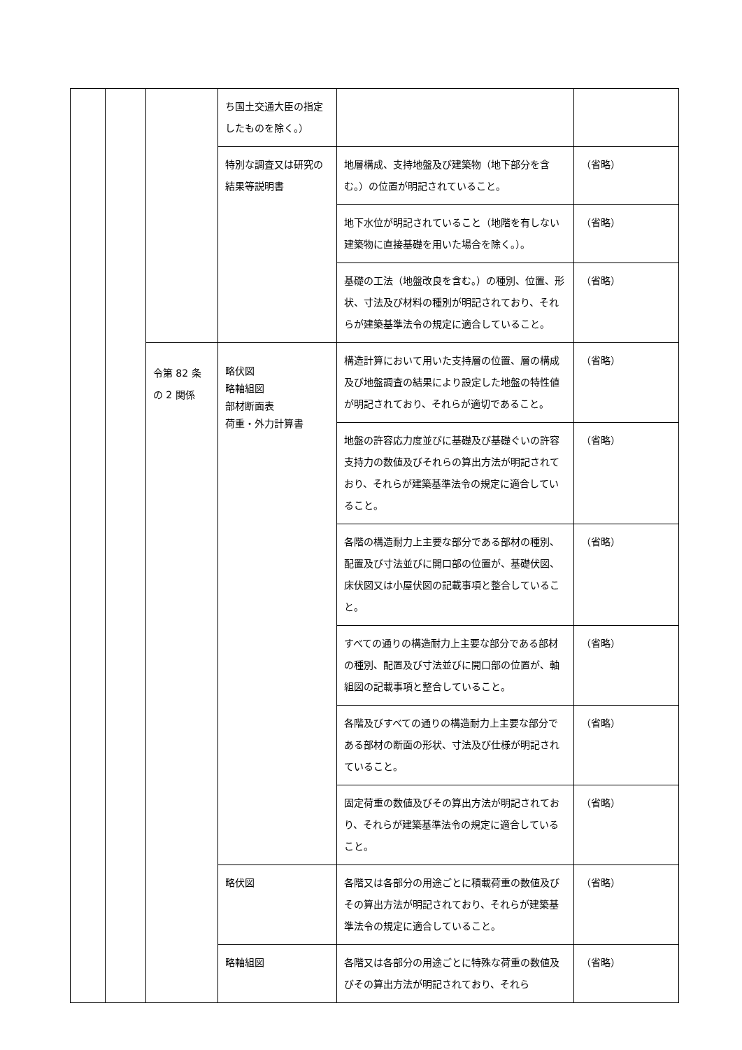| | | | ち国土交通大臣の指定したものを除く。） | | |
| | | | 特別な調査又は研究の結果等説明書 | 地層構成、支持地盤及び建築物（地下部分を含む。）の位置が明記されていること。 | （省略） |
| | | | | 地下水位が明記されていること（地階を有しない建築物に直接基礎を用いた場合を除く。）。 | （省略） |
| | | | | 基礎の工法（地盤改良を含む。）の種別、位置、形状、寸法及び材料の種別が明記されており、それらが建築基準法令の規定に適合していること。 | （省略） |
| | | 令第 82 条の 2 関係 | 略伏図 略軸組図 部材断面表 荷重・外力計算書 | 構造計算において用いた支持層の位置、層の構成及び地盤調査の結果により設定した地盤の特性値が明記されており、それらが適切であること。 | （省略） |
| | | | | 地盤の許容応力度並びに基礎及び基礎ぐいの許容支持力の数値及びそれらの算出方法が明記されており、それらが建築基準法令の規定に適合していること。 | （省略） |
| | | | | 各階の構造耐力上主要な部分である部材の種別、配置及び寸法並びに開口部の位置が、基礎伏図、床伏図又は小屋伏図の記載事項と整合していること。 | （省略） |
| | | | | すべての通りの構造耐力上主要な部分である部材の種別、配置及び寸法並びに開口部の位置が、軸組図の記載事項と整合していること。 | （省略） |
| | | | | 各階及びすべての通りの構造耐力上主要な部分である部材の断面の形状、寸法及び仕様が明記されていること。 | （省略） |
| | | | | 固定荷重の数値及びその算出方法が明記されており、それらが建築基準法令の規定に適合していること。 | （省略） |
| | | | 略伏図 | 各階又は各部分の用途ごとに積載荷重の数値及びその算出方法が明記されており、それらが建築基準法令の規定に適合していること。 | （省略） |
| | | | 略軸組図 | 各階又は各部分の用途ごとに特殊な荷重の数値及びその算出方法が明記されており、それら | （省略） |